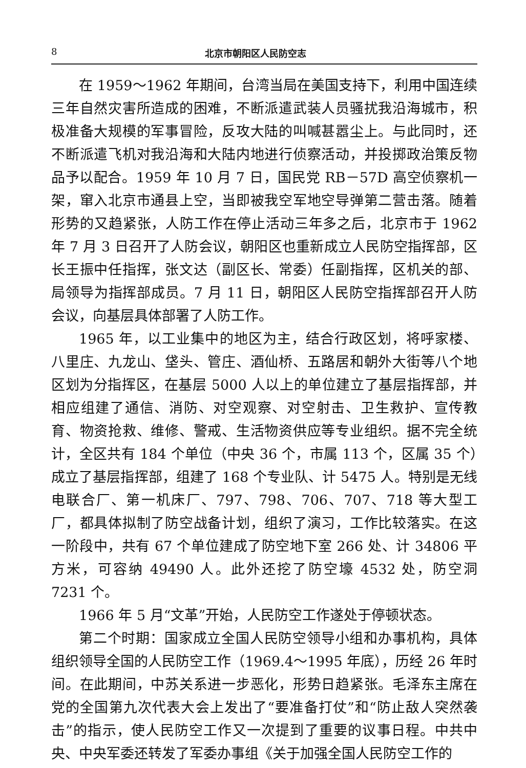8 北京市朝阳区人民防空志
在 1959～1962 年期间，台湾当局在美国支持下，利用中国连续三年自然灾害所造成的困难，不断派遣武装人员骚扰我沿海城市，积极准备大规模的军事冒险，反攻大陆的叫喊甚嚣尘上。与此同时，还不断派遣飞机对我沿海和大陆内地进行侦察活动，并投掷政治策反物品予以配合。1959 年 10 月 7 日，国民党 RB－57D 高空侦察机一架，窜入北京市通县上空，当即被我空军地空导弹第二营击落。随着形势的又趋紧张，人防工作在停止活动三年多之后，北京市于 1962 年 7 月 3 日召开了人防会议，朝阳区也重新成立人民防空指挥部，区长王振中任指挥，张文达（副区长、常委）任副指挥，区机关的部、局领导为指挥部成员。7 月 11 日，朝阳区人民防空指挥部召开人防会议，向基层具体部署了人防工作。
1965 年，以工业集中的地区为主，结合行政区划，将呼家楼、八里庄、九龙山、垡头、管庄、酒仙桥、五路居和朝外大街等八个地区划为分指挥区，在基层 5000 人以上的单位建立了基层指挥部，并相应组建了通信、消防、对空观察、对空射击、卫生救护、宣传教育、物资抢救、维修、警戒、生活物资供应等专业组织。据不完全统计，全区共有 184 个单位（中央 36 个，市属 113 个，区属 35 个）成立了基层指挥部，组建了 168 个专业队、计 5475 人。特别是无线电联合厂、第一机床厂、797、798、706、707、718 等大型工厂，都具体拟制了防空战备计划，组织了演习，工作比较落实。在这一阶段中，共有 67 个单位建成了防空地下室 266 处、计 34806 平方米，可容纳 49490 人。此外还挖了防空壕 4532 处，防空洞 7231 个。
1966 年 5 月“文革”开始，人民防空工作遂处于停顿状态。
第二个时期：国家成立全国人民防空领导小组和办事机构，具体组织领导全国的人民防空工作（1969.4～1995 年底），历经 26 年时间。在此期间，中苏关系进一步恶化，形势日趋紧张。毛泽东主席在党的全国第九次代表大会上发出了“要准备打仗”和“防止敌人突然袭击”的指示，使人民防空工作又一次提到了重要的议事日程。中共中央、中央军委还转发了军委办事组《关于加强全国人民防空工作的